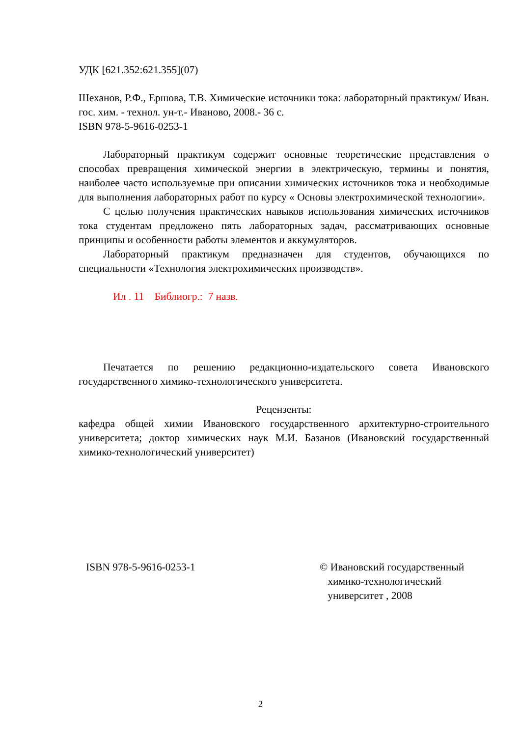УДК [621.352:621.355](07)
Шеханов, Р.Ф., Ершова, Т.В. Химические источники тока: лабораторный практикум/ Иван. гос. хим. - технол. ун-т.- Иваново, 2008.- 36 с.
ISBN 978-5-9616-0253-1
Лабораторный практикум содержит основные теоретические представления о способах превращения химической энергии в электрическую, термины и понятия, наиболее часто используемые при описании химических источников тока и необходимые для выполнения лабораторных работ по курсу « Основы электрохимической технологии».
С целью получения практических навыков использования химических источников тока студентам предложено пять лабораторных задач, рассматривающих основные принципы и особенности работы элементов и аккумуляторов.
Лабораторный практикум предназначен для студентов, обучающихся по специальности «Технология электрохимических производств».
Ил . 11 Библиогр.: 7 назв.
Печатается по решению редакционно-издательского совета Ивановского государственного химико-технологического университета.
Рецензенты:
кафедра общей химии Ивановского государственного архитектурно-строительного университета; доктор химических наук М.И. Базанов (Ивановский государственный химико-технологический университет)
ISBN 978-5-9616-0253-1 © Ивановский государственный
химико-технологический
университет , 2008
2